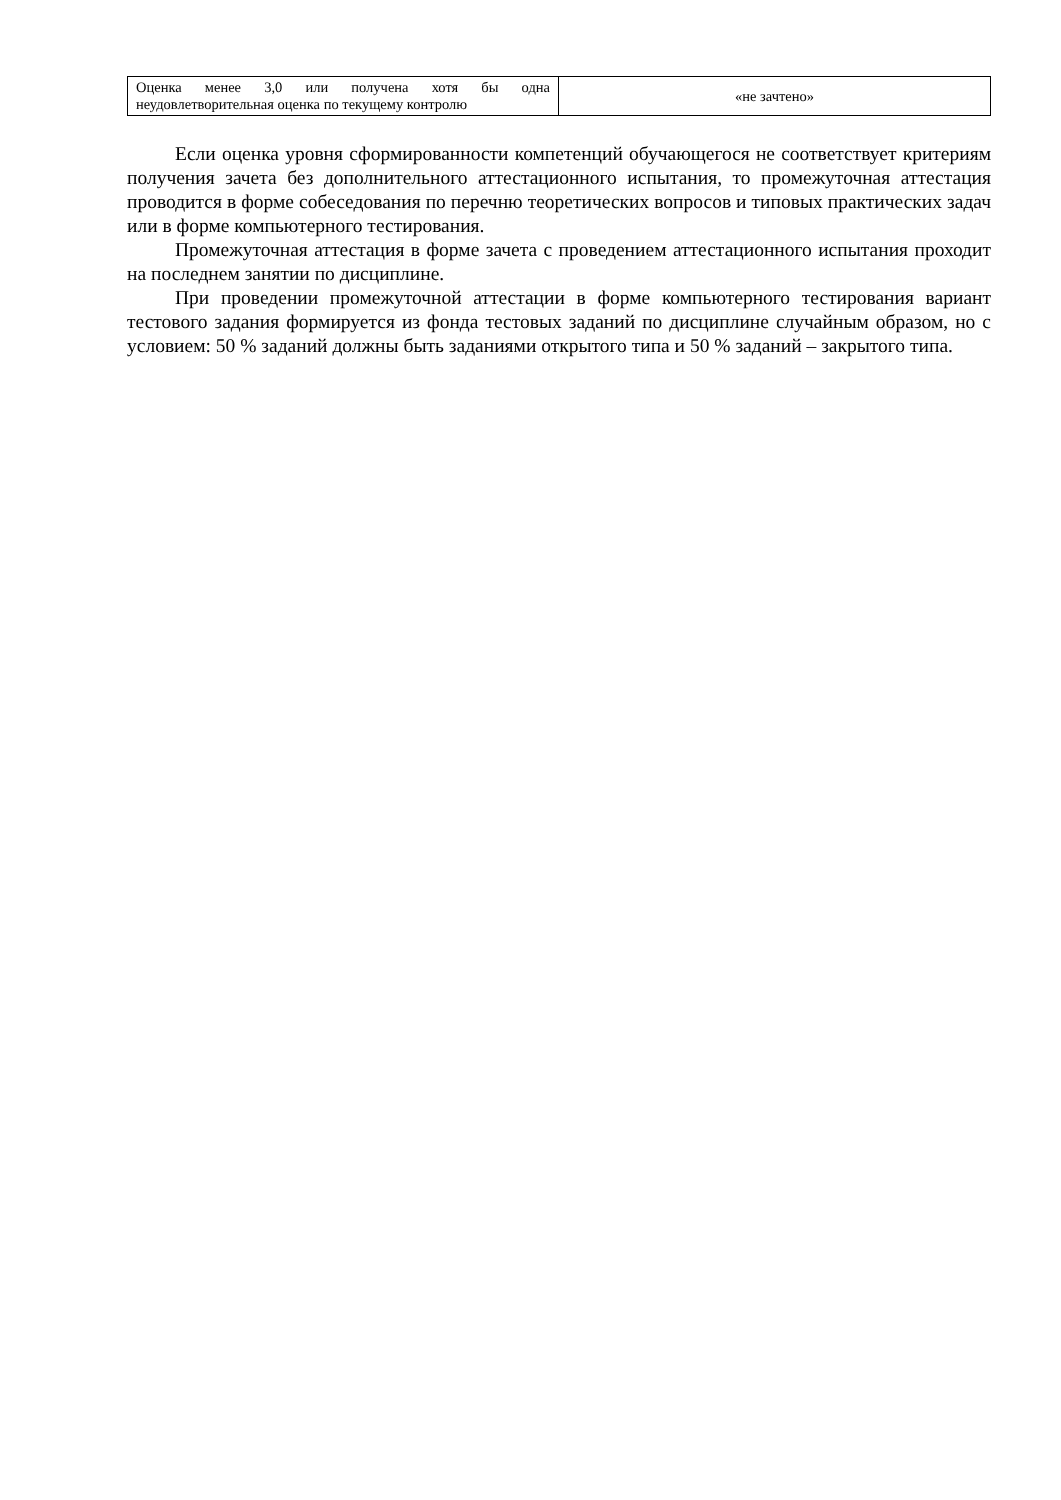| Оценка менее 3,0 или получена хотя бы одна неудовлетворительная оценка по текущему контролю | «не зачтено» |
Если оценка уровня сформированности компетенций обучающегося не соответствует критериям получения зачета без дополнительного аттестационного испытания, то промежуточная аттестация проводится в форме собеседования по перечню теоретических вопросов и типовых практических задач или в форме компьютерного тестирования.
Промежуточная аттестация в форме зачета с проведением аттестационного испытания проходит на последнем занятии по дисциплине.
При проведении промежуточной аттестации в форме компьютерного тестирования вариант тестового задания формируется из фонда тестовых заданий по дисциплине случайным образом, но с условием: 50 % заданий должны быть заданиями открытого типа и 50 % заданий – закрытого типа.